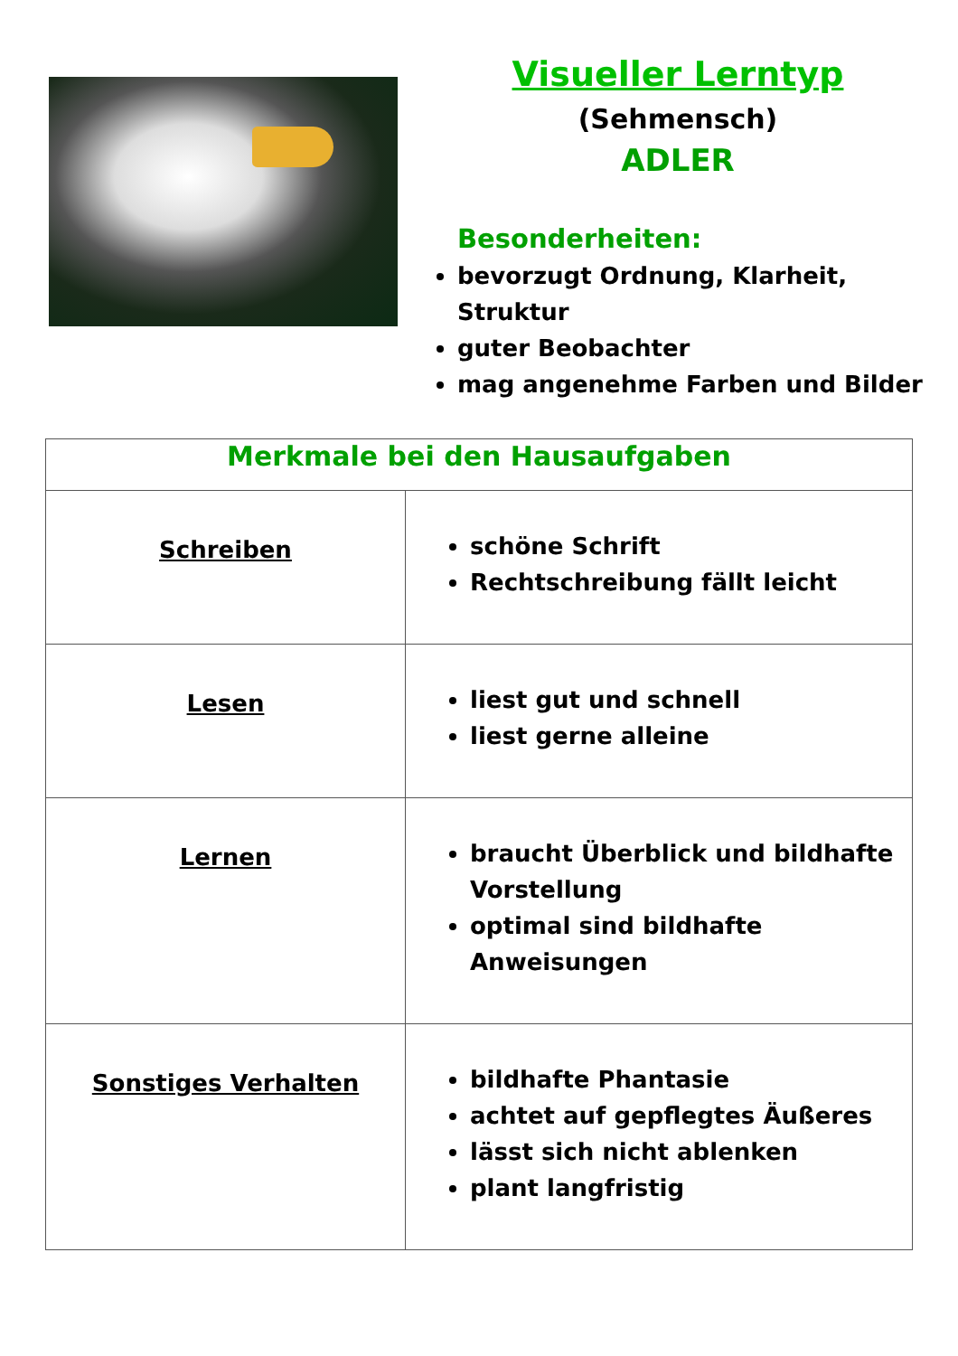Visueller Lerntyp
(Sehmensch)
ADLER
Besonderheiten:
bevorzugt Ordnung, Klarheit, Struktur
guter Beobachter
mag angenehme Farben und Bilder
| Merkmale bei den Hausaufgaben | |
| --- | --- |
| Schreiben | schöne Schrift Rechtschreibung fällt leicht |
| Lesen | liest gut und schnell liest gerne alleine |
| Lernen | braucht Überblick und bildhafte Vorstellung optimal sind bildhafte Anweisungen |
| Sonstiges Verhalten | bildhafte Phantasie achtet auf gepflegtes Äußeres lässt sich nicht ablenken plant langfristig |